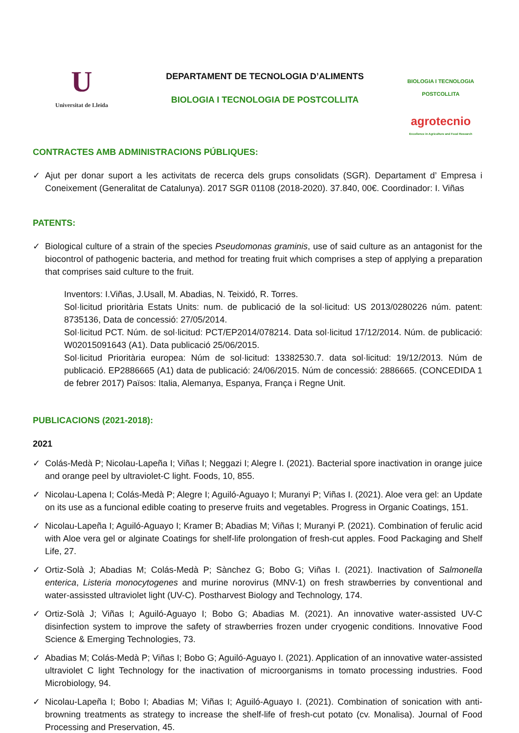U
Universitat de Lleida
DEPARTAMENT DE TECNOLOGIA D’ALIMENTS
BIOLOGIA I TECNOLOGIA DE POSTCOLLITA
BIOLOGIA I TECNOLOGIA
POSTCOLLITA
agrotecnio
Excellence in Agriculture and Food Research
CONTRACTES AMB ADMINISTRACIONS PÚBLIQUES:
✓ Ajut per donar suport a les activitats de recerca dels grups consolidats (SGR). Departament d’ Empresa i Coneixement (Generalitat de Catalunya). 2017 SGR 01108 (2018-2020). 37.840, 00€. Coordinador: I. Viñas
PATENTS:
✓ Biological culture of a strain of the species Pseudomonas graminis, use of said culture as an antagonist for the biocontrol of pathogenic bacteria, and method for treating fruit which comprises a step of applying a preparation that comprises said culture to the fruit.
Inventors: I.Viñas, J.Usall, M. Abadias, N. Teixidó, R. Torres.
Sol·licitud prioritària Estats Units: num. de publicació de la sol·licitud: US 2013/0280226 núm. patent: 8735136, Data de concessió: 27/05/2014.
Sol·licitud PCT. Núm. de sol·licitud: PCT/EP2014/078214. Data sol·licitud 17/12/2014. Núm. de publicació: W02015091643 (A1). Data publicació 25/06/2015.
Sol·licitud Prioritària europea: Núm de sol·licitud: 13382530.7. data sol·licitud: 19/12/2013. Núm de publicació. EP2886665 (A1) data de publicació: 24/06/2015. Núm de concessió: 2886665. (CONCEDIDA 1 de febrer 2017) Països: Italia, Alemanya, Espanya, França i Regne Unit.
PUBLICACIONS (2021-2018):
2021
✓ Colás-Medà P; Nicolau-Lapeña I; Viñas I; Neggazi I; Alegre I. (2021). Bacterial spore inactivation in orange juice and orange peel by ultraviolet-C light. Foods, 10, 855.
✓ Nicolau-Lapena I; Colás-Medà P; Alegre I; Aguiló-Aguayo I; Muranyi P; Viñas I. (2021). Aloe vera gel: an Update on its use as a funcional edible coating to preserve fruits and vegetables. Progress in Organic Coatings, 151.
✓ Nicolau-Lapeña I; Aguiló-Aguayo I; Kramer B; Abadias M; Viñas I; Muranyi P. (2021). Combination of ferulic acid with Aloe vera gel or alginate Coatings for shelf-life prolongation of fresh-cut apples. Food Packaging and Shelf Life, 27.
✓ Ortiz-Solà J; Abadias M; Colás-Medà P; Sànchez G; Bobo G; Viñas I. (2021). Inactivation of Salmonella enterica, Listeria monocytogenes and murine norovirus (MNV-1) on fresh strawberries by conventional and water-assissted ultraviolet light (UV-C). Postharvest Biology and Technology, 174.
✓ Ortiz-Solà J; Viñas I; Aguiló-Aguayo I; Bobo G; Abadias M. (2021). An innovative water-assisted UV-C disinfection system to improve the safety of strawberries frozen under cryogenic conditions. Innovative Food Science & Emerging Technologies, 73.
✓ Abadias M; Colás-Medà P; Viñas I; Bobo G; Aguiló-Aguayo I. (2021). Application of an innovative water-assisted ultraviolet C light Technology for the inactivation of microorganisms in tomato processing industries. Food Microbiology, 94.
✓ Nicolau-Lapeña I; Bobo I; Abadias M; Viñas I; Aguiló-Aguayo I. (2021). Combination of sonication with anti-browning treatments as strategy to increase the shelf-life of fresh-cut potato (cv. Monalisa). Journal of Food Processing and Preservation, 45.